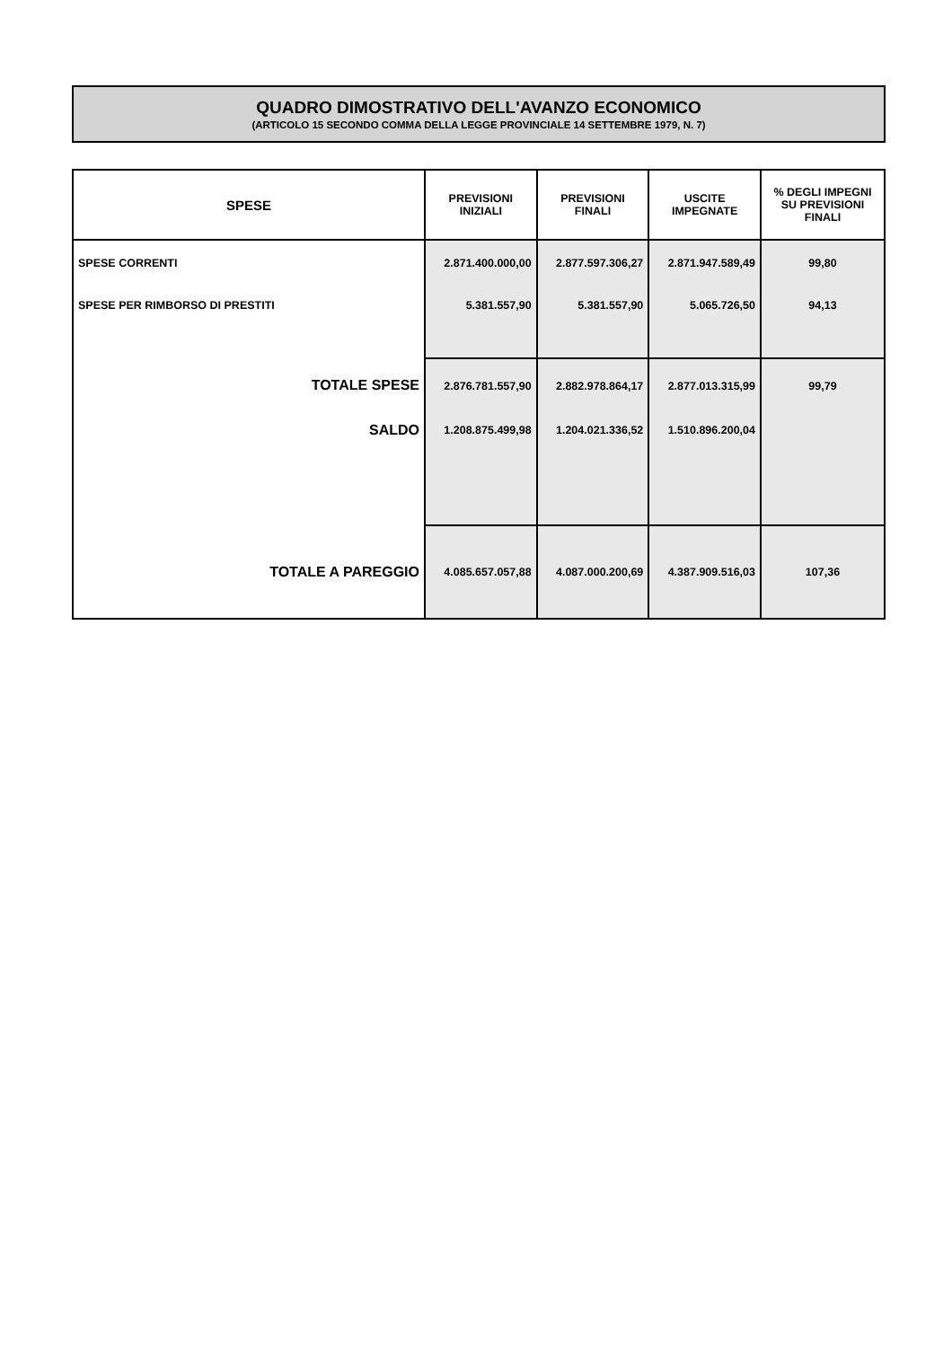QUADRO DIMOSTRATIVO DELL'AVANZO ECONOMICO
(ARTICOLO 15 SECONDO COMMA DELLA LEGGE PROVINCIALE 14 SETTEMBRE 1979, N. 7)
| SPESE | PREVISIONI INIZIALI | PREVISIONI FINALI | USCITE IMPEGNATE | % DEGLI IMPEGNI SU PREVISIONI FINALI |
| --- | --- | --- | --- | --- |
| SPESE CORRENTI | 2.871.400.000,00 | 2.877.597.306,27 | 2.871.947.589,49 | 99,80 |
| SPESE PER RIMBORSO DI PRESTITI | 5.381.557,90 | 5.381.557,90 | 5.065.726,50 | 94,13 |
| TOTALE SPESE | 2.876.781.557,90 | 2.882.978.864,17 | 2.877.013.315,99 | 99,79 |
| SALDO | 1.208.875.499,98 | 1.204.021.336,52 | 1.510.896.200,04 | |
| TOTALE A PAREGGIO | 4.085.657.057,88 | 4.087.000.200,69 | 4.387.909.516,03 | 107,36 |